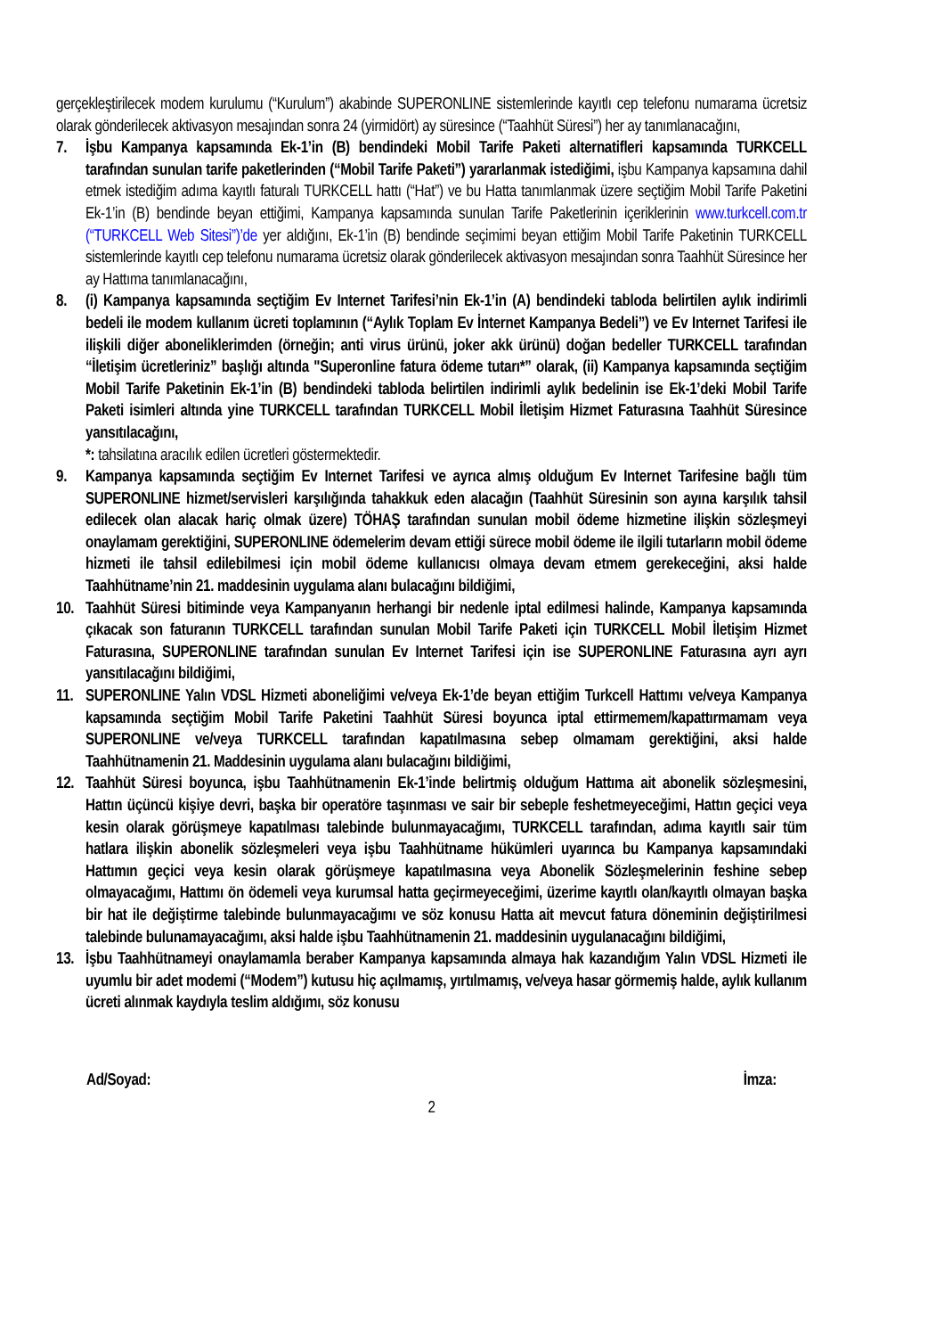gerçekleştirilecek modem kurulumu (“Kurulum”) akabinde SUPERONLINE sistemlerinde kayıtlı cep telefonu numarama ücretsiz olarak gönderilecek aktivasyon mesajından sonra 24 (yirmidört) ay süresince (“Taahhüt Süresi”) her ay tanımlanacağını,
7. İşbu Kampanya kapsamında Ek-1’in (B) bendindeki Mobil Tarife Paketi alternatifleri kapsamında TURKCELL tarafından sunulan tarife paketlerinden (“Mobil Tarife Paketi”) yararlanmak istediğimi, işbu Kampanya kapsamına dahil etmek istediğim adıma kayıtlı faturalı TURKCELL hattı (“Hat”) ve bu Hatta tanımlanmak üzere seçtiğim Mobil Tarife Paketini Ek-1’in (B) bendinde beyan ettiğimi, Kampanya kapsamında sunulan Tarife Paketlerinin içeriklerinin www.turkcell.com.tr (“TURKCELL Web Sitesi”)’de yer aldığını, Ek-1’in (B) bendinde seçimimi beyan ettiğim Mobil Tarife Paketinin TURKCELL sistemlerinde kayıtlı cep telefonu numarama ücretsiz olarak gönderilecek aktivasyon mesajından sonra Taahhüt Süresince her ay Hattıma tanımlanacağını,
8. (i) Kampanya kapsamında seçtiğim Ev Internet Tarifesi’nin Ek-1’in (A) bendindeki tabloda belirtilen aylık indirimli bedeli ile modem kullanım ücreti toplamının (“Aylık Toplam Ev İnternet Kampanya Bedeli”) ve Ev Internet Tarifesi ile ilişkili diğer aboneliklerimden (örneğin; anti virus ürünü, joker akk ürünü) doğan bedeller TURKCELL tarafından “İletişim ücretleriniz” başlığı altında "Superonline fatura ödeme tutarı*” olarak, (ii) Kampanya kapsamında seçtiğim Mobil Tarife Paketinin Ek-1’in (B) bendindeki tabloda belirtilen indirimli aylık bedelinin ise Ek-1’deki Mobil Tarife Paketi isimleri altında yine TURKCELL tarafından TURKCELL Mobil İletişim Hizmet Faturasına Taahhüt Süresince yansıtılacağını,
*: tahsilatına aracılık edilen ücretleri göstermektedir.
9. Kampanya kapsamında seçtiğim Ev Internet Tarifesi ve ayrıca almış olduğum Ev Internet Tarifesine bağlı tüm SUPERONLINE hizmet/servisleri karşılığında tahakkuk eden alacağın (Taahhüt Süresinin son ayına karşılık tahsil edilecek olan alacak hariç olmak üzere) TÖHAŞ tarafından sunulan mobil ödeme hizmetine ilişkin sözleşmeyi onaylamam gerektiğini, SUPERONLINE ödemelerim devam ettiği sürece mobil ödeme ile ilgili tutarların mobil ödeme hizmeti ile tahsil edilebilmesi için mobil ödeme kullanıcısı olmaya devam etmem gerekeceğini, aksi halde Taahhütname’nin 21. maddesinin uygulama alanı bulacağını bildiğimi,
10.
Taahhüt Süresi bitiminde veya Kampanyanın herhangi bir nedenle iptal edilmesi halinde, Kampanya kapsamında çıkacak son faturanın TURKCELL tarafından sunulan Mobil Tarife Paketi için TURKCELL Mobil İletişim Hizmet Faturasına, SUPERONLINE tarafından sunulan Ev Internet Tarifesi için ise SUPERONLINE Faturasına ayrı ayrı yansıtılacağını bildiğimi,
11.
SUPERONLINE Yalın VDSL Hizmeti aboneliğimi ve/veya Ek-1’de beyan ettiğim Turkcell Hattımı ve/veya Kampanya kapsamında seçtiğim Mobil Tarife Paketini Taahhüt Süresi boyunca iptal ettirmemem/kapattırmamam veya SUPERONLINE ve/veya TURKCELL tarafından kapatılmasına sebep olmamam gerektiğini, aksi halde Taahhütnamenin 21. Maddesinin uygulama alanı bulacağını bildiğimi,
12.
Taahhüt Süresi boyunca, işbu Taahhütnamenin Ek-1’inde belirtmiş olduğum Hattıma ait abonelik sözleşmesini, Hattın üçüncü kişiye devri, başka bir operatöre taşınması ve sair bir sebeple feshetmeyeceğimi, Hattın geçici veya kesin olarak görüşmeye kapatılması talebinde bulunmayacağımı, TURKCELL tarafından, adıma kayıtlı sair tüm hatlara ilişkin abonelik sözleşmeleri veya işbu Taahhütname hükümleri uyarınca bu Kampanya kapsamındaki Hattımın geçici veya kesin olarak görüşmeye kapatılmasına veya Abonelik Sözleşmelerinin feshine sebep olmayacağımı, Hattımı ön ödemeli veya kurumsal hatta geçirmeyeceğimi, üzerime kayıtlı olan/kayıtlı olmayan başka bir hat ile değiştirme talebinde bulunmayacağımı ve söz konusu Hatta ait mevcut fatura döneminin değiştirilmesi talebinde bulunamayacağımı, aksi halde işbu Taahhütnamenin 21. maddesinin uygulanacağını bildiğimi,
13.
İşbu Taahhütnameyi onaylamamla beraber Kampanya kapsamında almaya hak kazandığım Yalın VDSL Hizmeti ile uyumlu bir adet modemi (“Modem”) kutusu hiç açılmamış, yırtılmamış, ve/veya hasar görmemiş halde, aylık kullanım ücreti alınmak kaydıyla teslim aldığımı, söz konusu
Ad/Soyad: İmza:
2